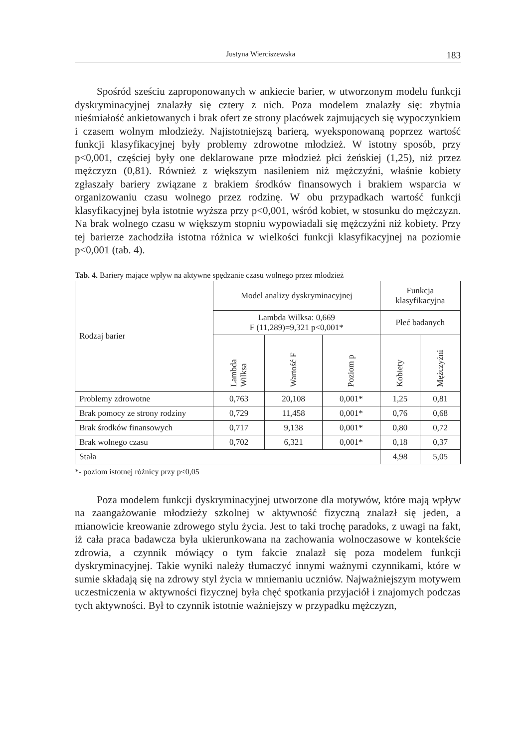Justyna Wierciszewska 183
Spośród sześciu zaproponowanych w ankiecie barier, w utworzonym modelu funkcji dyskryminacyjnej znalazły się cztery z nich. Poza modelem znalazły się: zbytnia nieśmiałość ankietowanych i brak ofert ze strony placówek zajmujących się wypoczynkiem i czasem wolnym młodzieży. Najistotniejszą barierą, wyeksponowaną poprzez wartość funkcji klasyfikacyjnej były problemy zdrowotne młodzież. W istotny sposób, przy p<0,001, częściej były one deklarowane prze młodzież płci żeńskiej (1,25), niż przez mężczyzn (0,81). Również z większym nasileniem niż mężczyźni, właśnie kobiety zgłaszały bariery związane z brakiem środków finansowych i brakiem wsparcia w organizowaniu czasu wolnego przez rodzinę. W obu przypadkach wartość funkcji klasyfikacyjnej była istotnie wyższa przy p<0,001, wśród kobiet, w stosunku do mężczyzn. Na brak wolnego czasu w większym stopniu wypowiadali się mężczyźni niż kobiety. Przy tej barierze zachodziła istotna różnica w wielkości funkcji klasyfikacyjnej na poziomie p<0,001 (tab. 4).
Tab. 4. Bariery mające wpływ na aktywne spędzanie czasu wolnego przez młodzież
| Rodzaj barier | Model analizy dyskryminacyjnej | | | Funkcja klasyfikacyjna | |
| | Lambda Wilksa: 0,669 F (11,289)=9,321 p<0,001* | | | Płeć badanych | |
| | Lambda Wilksa | Wartość F | Poziom p | Kobiety | Mężczyźni |
| Problemy zdrowotne | 0,763 | 20,108 | 0,001* | 1,25 | 0,81 |
| Brak pomocy ze strony rodziny | 0,729 | 11,458 | 0,001* | 0,76 | 0,68 |
| Brak środków finansowych | 0,717 | 9,138 | 0,001* | 0,80 | 0,72 |
| Brak wolnego czasu | 0,702 | 6,321 | 0,001* | 0,18 | 0,37 |
| Stała | | | | 4,98 | 5,05 |
*- poziom istotnej różnicy przy p<0,05
Poza modelem funkcji dyskryminacyjnej utworzone dla motywów, które mają wpływ na zaangażowanie młodzieży szkolnej w aktywność fizyczną znalazł się jeden, a mianowicie kreowanie zdrowego stylu życia. Jest to taki trochę paradoks, z uwagi na fakt, iż cała praca badawcza była ukierunkowana na zachowania wolnoczasowe w kontekście zdrowia, a czynnik mówiący o tym fakcie znalazł się poza modelem funkcji dyskryminacyjnej. Takie wyniki należy tłumaczyć innymi ważnymi czynnikami, które w sumie składają się na zdrowy styl życia w mniemaniu uczniów. Najważniejszym motywem uczestniczenia w aktywności fizycznej była chęć spotkania przyjaciół i znajomych podczas tych aktywności. Był to czynnik istotnie ważniejszy w przypadku mężczyzn,